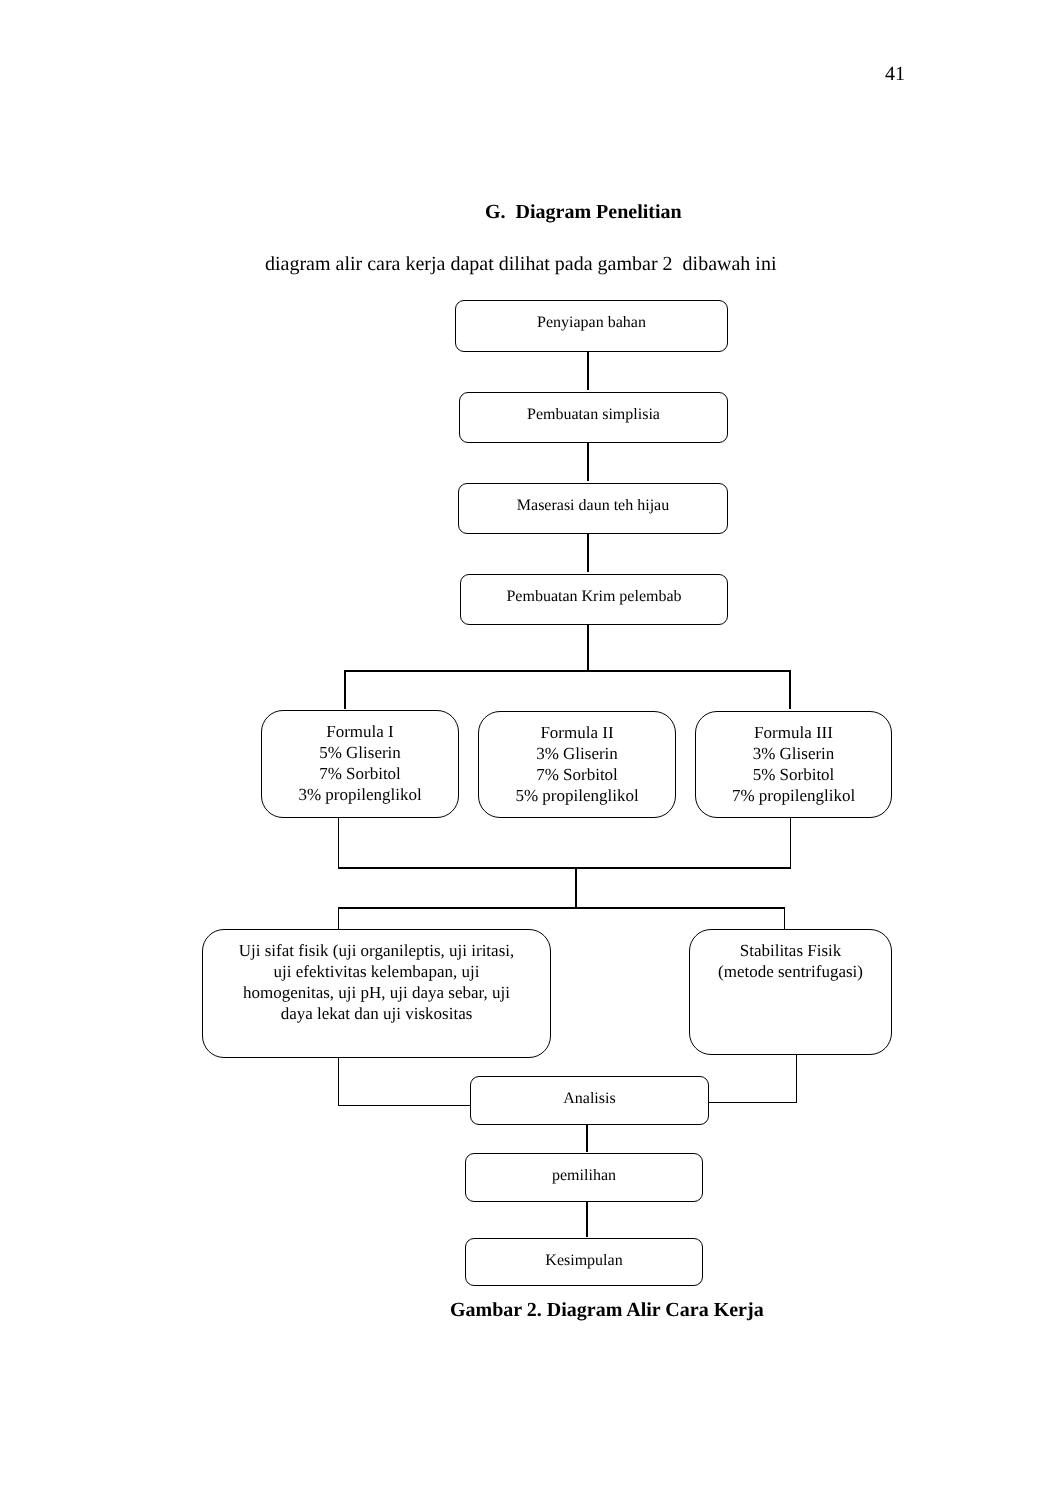41
G. Diagram Penelitian
diagram alir cara kerja dapat dilihat pada gambar 2 dibawah ini
Penyiapan bahan
Pembuatan simplisia
Maserasi daun teh hijau
Pembuatan Krim pelembab
Formula I
5% Gliserin
7% Sorbitol
3% propilenglikol
Formula II
3% Gliserin
7% Sorbitol
5% propilenglikol
Formula III
3% Gliserin
5% Sorbitol
7% propilenglikol
Uji sifat fisik (uji organileptis, uji iritasi,
uji efektivitas kelembapan, uji
homogenitas, uji pH, uji daya sebar, uji
daya lekat dan uji viskositas
Stabilitas Fisik
(metode sentrifugasi)
Analisis
pemilihan
Kesimpulan
Gambar 2. Diagram Alir Cara Kerja